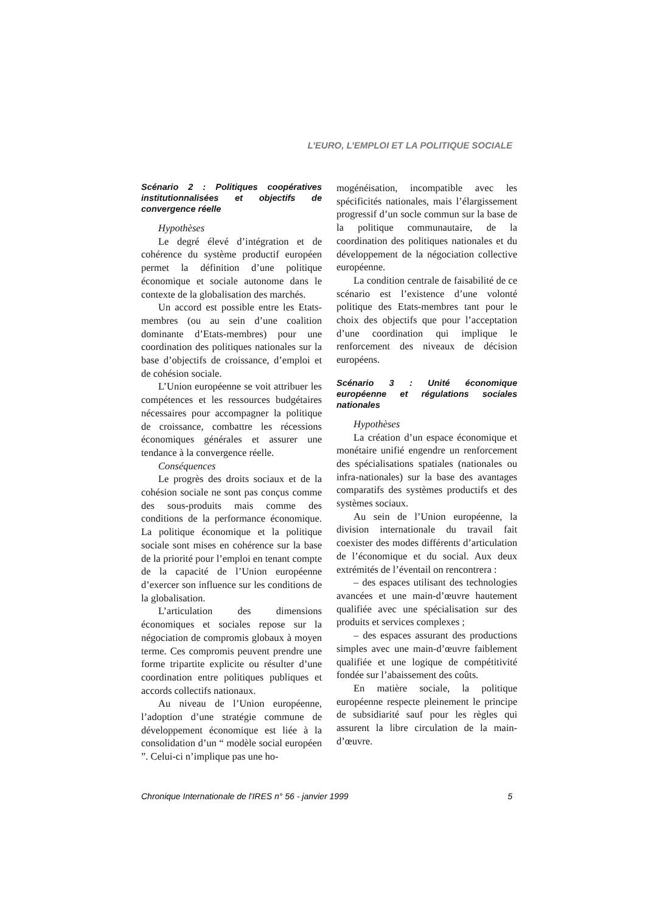L’EURO, L’EMPLOI ET LA POLITIQUE SOCIALE
Scénario 2 : Politiques coopératives institutionnalisées et objectifs de convergence réelle
Hypothèses
Le degré élevé d’intégration et de cohérence du système productif européen permet la définition d’une politique économique et sociale autonome dans le contexte de la globalisation des marchés.
Un accord est possible entre les Etats-membres (ou au sein d’une coalition dominante d’Etats-membres) pour une coordination des politiques nationales sur la base d’objectifs de croissance, d’emploi et de cohésion sociale.
L’Union européenne se voit attribuer les compétences et les ressources budgétaires nécessaires pour accompagner la politique de croissance, combattre les récessions économiques générales et assurer une tendance à la convergence réelle.
Conséquences
Le progrès des droits sociaux et de la cohésion sociale ne sont pas conçus comme des sous-produits mais comme des conditions de la performance économique. La politique économique et la politique sociale sont mises en cohérence sur la base de la priorité pour l’emploi en tenant compte de la capacité de l’Union européenne d’exercer son influence sur les conditions de la globalisation.
L’articulation des dimensions économiques et sociales repose sur la négociation de compromis globaux à moyen terme. Ces compromis peuvent prendre une forme tripartite explicite ou résulter d’une coordination entre politiques publiques et accords collectifs nationaux.
Au niveau de l’Union européenne, l’adoption d’une stratégie commune de développement économique est liée à la consolidation d’un “ modèle social européen ”. Celui-ci n’implique pas une ho-
mogénéisation, incompatible avec les spécificités nationales, mais l’élargissement progressif d’un socle commun sur la base de la politique communautaire, de la coordination des politiques nationales et du développement de la négociation collective européenne.
La condition centrale de faisabilité de ce scénario est l’existence d’une volonté politique des Etats-membres tant pour le choix des objectifs que pour l’acceptation d’une coordination qui implique le renforcement des niveaux de décision européens.
Scénario 3 : Unité économique européenne et régulations sociales nationales
Hypothèses
La création d’un espace économique et monétaire unifié engendre un renforcement des spécialisations spatiales (nationales ou infra-nationales) sur la base des avantages comparatifs des systèmes productifs et des systèmes sociaux.
Au sein de l’Union européenne, la division internationale du travail fait coexister des modes différents d’articulation de l’économique et du social. Aux deux extrémités de l’éventail on rencontrera :
– des espaces utilisant des technologies avancées et une main-d’œuvre hautement qualifiée avec une spécialisation sur des produits et services complexes ;
– des espaces assurant des productions simples avec une main-d’œuvre faiblement qualifiée et une logique de compétitivité fondée sur l’abaissement des coûts.
En matière sociale, la politique européenne respecte pleinement le principe de subsidiarité sauf pour les règles qui assurent la libre circulation de la main-d’œuvre.
Chronique Internationale de l'IRES n° 56 - janvier 1999 5